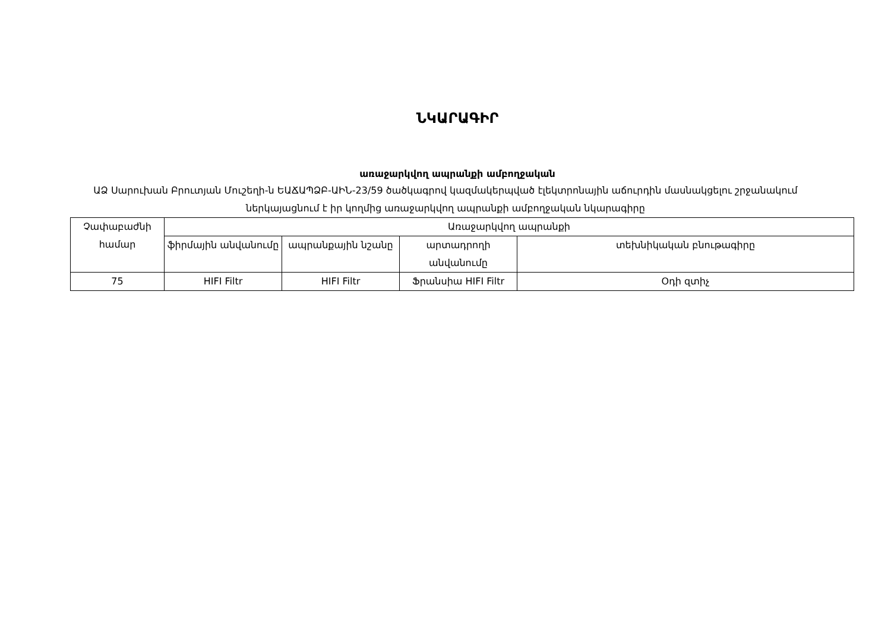ՆԿԱՐԱԳԻՐ
առաջարկվող ապրանքի ամբողջական
ԱՁ Սարուխան Բրուտյան Մուշեղի-ն ԵԱՃԱՊՁԲ-ԱԻՆ-23/59 ծածկագրով կազմակերպված էլեկտրոնային աճուրդին մասնակցելու շրջանակում ներկայացնում է իր կողմից առաջարկվող ապրանքի ամբողջական նկարագիրը
| Չափաբաժնի համար | Առաջարկվող ապրանքի | | | |
| --- | --- | --- | --- | --- |
| | ֆիրմային անվանումը | ապրանքային նշանը | արտադրողի անվանումը | տեխնիկական բնութագիրը |
| 75 | HIFI Filtr | HIFI Filtr | Ֆրանսիա HIFI Filtr | Օդի զտիչ |